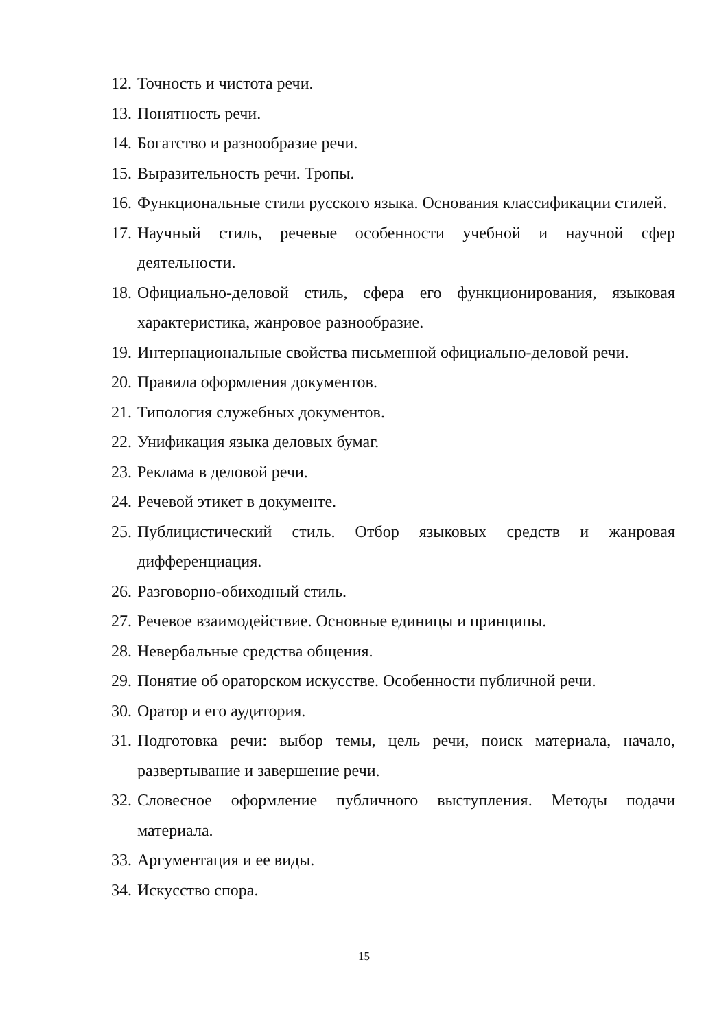12. Точность и чистота речи.
13. Понятность речи.
14. Богатство и разнообразие речи.
15. Выразительность речи. Тропы.
16. Функциональные стили русского языка. Основания классификации стилей.
17. Научный стиль, речевые особенности учебной и научной сфер деятельности.
18. Официально-деловой стиль, сфера его функционирования, языковая характеристика, жанровое разнообразие.
19. Интернациональные свойства письменной официально-деловой речи.
20. Правила оформления документов.
21. Типология служебных документов.
22. Унификация языка деловых бумаг.
23. Реклама в деловой речи.
24. Речевой этикет в документе.
25. Публицистический стиль. Отбор языковых средств и жанровая дифференциация.
26. Разговорно-обиходный стиль.
27. Речевое взаимодействие. Основные единицы и принципы.
28. Невербальные средства общения.
29. Понятие об ораторском искусстве. Особенности публичной речи.
30. Оратор и его аудитория.
31. Подготовка речи: выбор темы, цель речи, поиск материала, начало, развертывание и завершение речи.
32. Словесное оформление публичного выступления. Методы подачи материала.
33. Аргументация и ее виды.
34. Искусство спора.
15